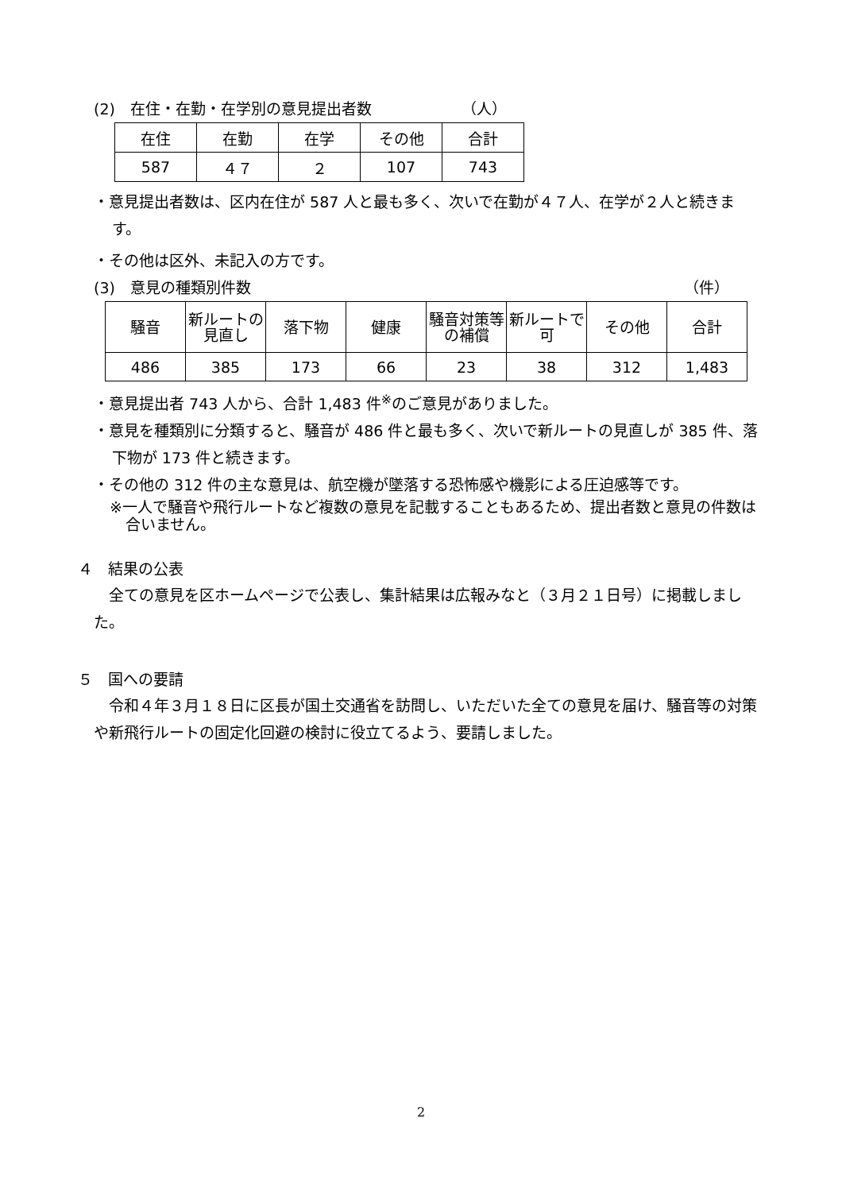(2)　在住・在勤・在学別の意見提出者数 （人）
| 在住 | 在勤 | 在学 | その他 | 合計 |
| 587 | ４７ | ２ | 107 | 743 |
・意見提出者数は、区内在住が 587 人と最も多く、次いで在勤が４７人、在学が２人と続きます。
・その他は区外、未記入の方です。
(3)　意見の種類別件数 （件）
| 騒音 | 新ルートの見直し | 落下物 | 健康 | 騒音対策等の補償 | 新ルートで可 | その他 | 合計 |
| 486 | 385 | 173 | 66 | 23 | 38 | 312 | 1,483 |
・意見提出者 743 人から、合計 1,483 件<sup>※</sup>のご意見がありました。
・意見を種類別に分類すると、騒音が 486 件と最も多く、次いで新ルートの見直しが 385 件、落下物が 173 件と続きます。
・その他の 312 件の主な意見は、航空機が墜落する恐怖感や機影による圧迫感等です。
※一人で騒音や飛行ルートなど複数の意見を記載することもあるため、提出者数と意見の件数は合いません。
４　結果の公表
全ての意見を区ホームページで公表し、集計結果は広報みなと（３月２１日号）に掲載しました。
５　国への要請
令和４年３月１８日に区長が国土交通省を訪問し、いただいた全ての意見を届け、騒音等の対策や新飛行ルートの固定化回避の検討に役立てるよう、要請しました。
2